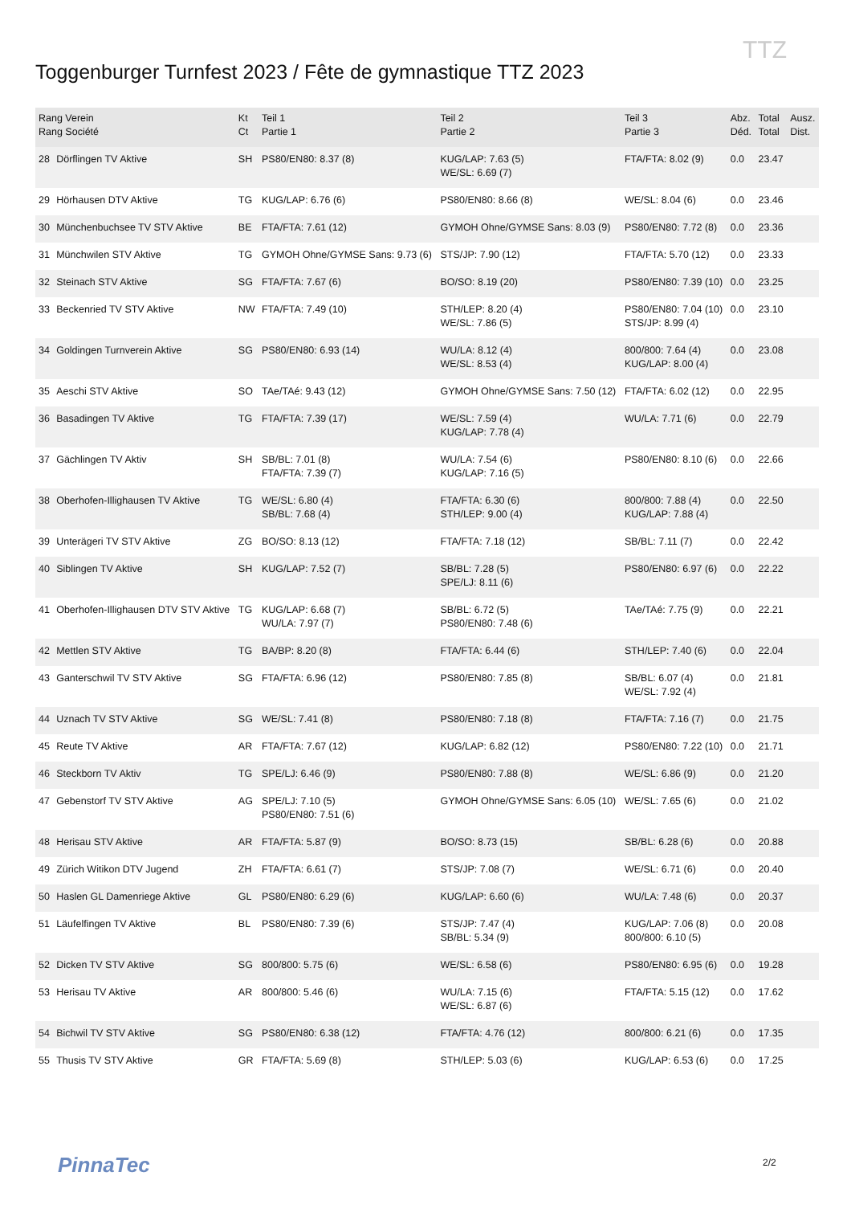TTZ
Toggenburger Turnfest 2023 / Fête de gymnastique TTZ 2023
| Rang Verein Rang Société | | Kt Ct | Teil 1 Partie 1 | Teil 2 Partie 2 | Teil 3 Partie 3 | Abz. Déd. | Total Total | Ausz. Dist. |
| --- | --- | --- | --- | --- | --- | --- | --- | --- |
| 28 | Dörflingen TV Aktive | SH | PS80/EN80: 8.37 (8) | KUG/LAP: 7.63 (5) WE/SL: 6.69 (7) | FTA/FTA: 8.02 (9) | 0.0 | 23.47 | |
| 29 | Hörhausen DTV Aktive | TG | KUG/LAP: 6.76 (6) | PS80/EN80: 8.66 (8) | WE/SL: 8.04 (6) | 0.0 | 23.46 | |
| 30 | Münchenbuchsee TV STV Aktive | BE | FTA/FTA: 7.61 (12) | GYMOH Ohne/GYMSE Sans: 8.03 (9) | PS80/EN80: 7.72 (8) | 0.0 | 23.36 | |
| 31 | Münchwilen STV Aktive | TG | GYMOH Ohne/GYMSE Sans: 9.73 (6) | STS/JP: 7.90 (12) | FTA/FTA: 5.70 (12) | 0.0 | 23.33 | |
| 32 | Steinach STV Aktive | SG | FTA/FTA: 7.67 (6) | BO/SO: 8.19 (20) | PS80/EN80: 7.39 (10) | 0.0 | 23.25 | |
| 33 | Beckenried TV STV Aktive | NW | FTA/FTA: 7.49 (10) | STH/LEP: 8.20 (4) WE/SL: 7.86 (5) | PS80/EN80: 7.04 (10) STS/JP: 8.99 (4) | 0.0 | 23.10 | |
| 34 | Goldingen Turnverein Aktive | SG | PS80/EN80: 6.93 (14) | WU/LA: 8.12 (4) WE/SL: 8.53 (4) | 800/800: 7.64 (4) KUG/LAP: 8.00 (4) | 0.0 | 23.08 | |
| 35 | Aeschi STV Aktive | SO | TAe/TAé: 9.43 (12) | GYMOH Ohne/GYMSE Sans: 7.50 (12) | FTA/FTA: 6.02 (12) | 0.0 | 22.95 | |
| 36 | Basadingen TV Aktive | TG | FTA/FTA: 7.39 (17) | WE/SL: 7.59 (4) KUG/LAP: 7.78 (4) | WU/LA: 7.71 (6) | 0.0 | 22.79 | |
| 37 | Gächlingen TV Aktiv | SH | SB/BL: 7.01 (8) FTA/FTA: 7.39 (7) | WU/LA: 7.54 (6) KUG/LAP: 7.16 (5) | PS80/EN80: 8.10 (6) | 0.0 | 22.66 | |
| 38 | Oberhofen-Illighausen TV Aktive | TG | WE/SL: 6.80 (4) SB/BL: 7.68 (4) | FTA/FTA: 6.30 (6) STH/LEP: 9.00 (4) | 800/800: 7.88 (4) KUG/LAP: 7.88 (4) | 0.0 | 22.50 | |
| 39 | Unterägeri TV STV Aktive | ZG | BO/SO: 8.13 (12) | FTA/FTA: 7.18 (12) | SB/BL: 7.11 (7) | 0.0 | 22.42 | |
| 40 | Siblingen TV Aktive | SH | KUG/LAP: 7.52 (7) | SB/BL: 7.28 (5) SPE/LJ: 8.11 (6) | PS80/EN80: 6.97 (6) | 0.0 | 22.22 | |
| 41 | Oberhofen-Illighausen DTV STV Aktive | TG | KUG/LAP: 6.68 (7) WU/LA: 7.97 (7) | SB/BL: 6.72 (5) PS80/EN80: 7.48 (6) | TAe/TAé: 7.75 (9) | 0.0 | 22.21 | |
| 42 | Mettlen STV Aktive | TG | BA/BP: 8.20 (8) | FTA/FTA: 6.44 (6) | STH/LEP: 7.40 (6) | 0.0 | 22.04 | |
| 43 | Ganterschwil TV STV Aktive | SG | FTA/FTA: 6.96 (12) | PS80/EN80: 7.85 (8) | SB/BL: 6.07 (4) WE/SL: 7.92 (4) | 0.0 | 21.81 | |
| 44 | Uznach TV STV Aktive | SG | WE/SL: 7.41 (8) | PS80/EN80: 7.18 (8) | FTA/FTA: 7.16 (7) | 0.0 | 21.75 | |
| 45 | Reute TV Aktive | AR | FTA/FTA: 7.67 (12) | KUG/LAP: 6.82 (12) | PS80/EN80: 7.22 (10) | 0.0 | 21.71 | |
| 46 | Steckborn TV Aktiv | TG | SPE/LJ: 6.46 (9) | PS80/EN80: 7.88 (8) | WE/SL: 6.86 (9) | 0.0 | 21.20 | |
| 47 | Gebenstorf TV STV Aktive | AG | SPE/LJ: 7.10 (5) PS80/EN80: 7.51 (6) | GYMOH Ohne/GYMSE Sans: 6.05 (10) | WE/SL: 7.65 (6) | 0.0 | 21.02 | |
| 48 | Herisau STV Aktive | AR | FTA/FTA: 5.87 (9) | BO/SO: 8.73 (15) | SB/BL: 6.28 (6) | 0.0 | 20.88 | |
| 49 | Zürich Witikon DTV Jugend | ZH | FTA/FTA: 6.61 (7) | STS/JP: 7.08 (7) | WE/SL: 6.71 (6) | 0.0 | 20.40 | |
| 50 | Haslen GL Damenriege Aktive | GL | PS80/EN80: 6.29 (6) | KUG/LAP: 6.60 (6) | WU/LA: 7.48 (6) | 0.0 | 20.37 | |
| 51 | Läufelfingen TV Aktive | BL | PS80/EN80: 7.39 (6) | STS/JP: 7.47 (4) SB/BL: 5.34 (9) | KUG/LAP: 7.06 (8) 800/800: 6.10 (5) | 0.0 | 20.08 | |
| 52 | Dicken TV STV Aktive | SG | 800/800: 5.75 (6) | WE/SL: 6.58 (6) | PS80/EN80: 6.95 (6) | 0.0 | 19.28 | |
| 53 | Herisau TV Aktive | AR | 800/800: 5.46 (6) | WU/LA: 7.15 (6) WE/SL: 6.87 (6) | FTA/FTA: 5.15 (12) | 0.0 | 17.62 | |
| 54 | Bichwil TV STV Aktive | SG | PS80/EN80: 6.38 (12) | FTA/FTA: 4.76 (12) | 800/800: 6.21 (6) | 0.0 | 17.35 | |
| 55 | Thusis TV STV Aktive | GR | FTA/FTA: 5.69 (8) | STH/LEP: 5.03 (6) | KUG/LAP: 6.53 (6) | 0.0 | 17.25 | |
PinnaTec 2/2